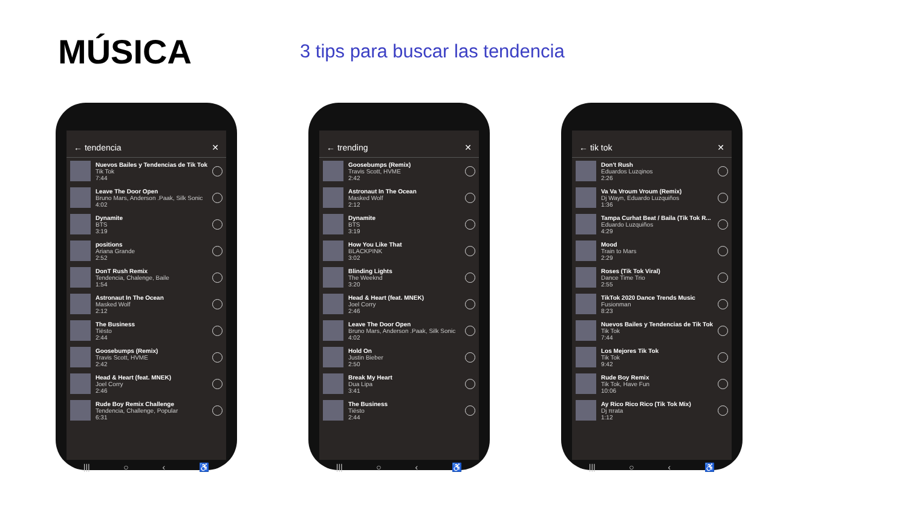MÚSICA
3 tips para buscar las tendencia
← tendencia ✕
Nuevos Bailes y Tendencias de Tik Tok
Tik Tok
7:44
Leave The Door Open
Bruno Mars, Anderson .Paak, Silk Sonic
4:02
Dynamite
BTS
3:19
positions
Ariana Grande
2:52
DonT Rush Remix
Tendencia, Chalenge, Baile
1:54
Astronaut In The Ocean
Masked Wolf
2:12
The Business
Tiësto
2:44
Goosebumps (Remix)
Travis Scott, HVME
2:42
Head & Heart (feat. MNEK)
Joel Corry
2:46
Rude Boy Remix Challenge
Tendencia, Challenge, Popular
6:31
||| ○ ‹ ♿
← trending ✕
Goosebumps (Remix)
Travis Scott, HVME
2:42
Astronaut In The Ocean
Masked Wolf
2:12
Dynamite
BTS
3:19
How You Like That
BLACKPINK
3:02
Blinding Lights
The Weeknd
3:20
Head & Heart (feat. MNEK)
Joel Corry
2:46
Leave The Door Open
Bruno Mars, Anderson .Paak, Silk Sonic
4:02
Hold On
Justin Bieber
2:50
Break My Heart
Dua Lipa
3:41
The Business
Tiësto
2:44
||| ○ ‹ ♿
← tik tok ✕
Don't Rush
Eduardos Luzqinos
2:26
Va Va Vroum Vroum (Remix)
Dj Wayn, Eduardo Luzquiños
1:36
Tampa Curhat Beat / Baila (Tik Tok R...
Eduardo Luzquiños
4:29
Mood
Train to Mars
2:29
Roses (Tik Tok Viral)
Dance Time Trio
2:55
TikTok 2020 Dance Trends Music
Fusionman
8:23
Nuevos Bailes y Tendencias de Tik Tok
Tik Tok
7:44
Los Mejores Tik Tok
Tik Tok
9:42
Rude Boy Remix
Tik Tok, Have Fun
10:06
Ay Rico Rico Rico (Tik Tok Mix)
Dj πrata
1:12
||| ○ ‹ ♿